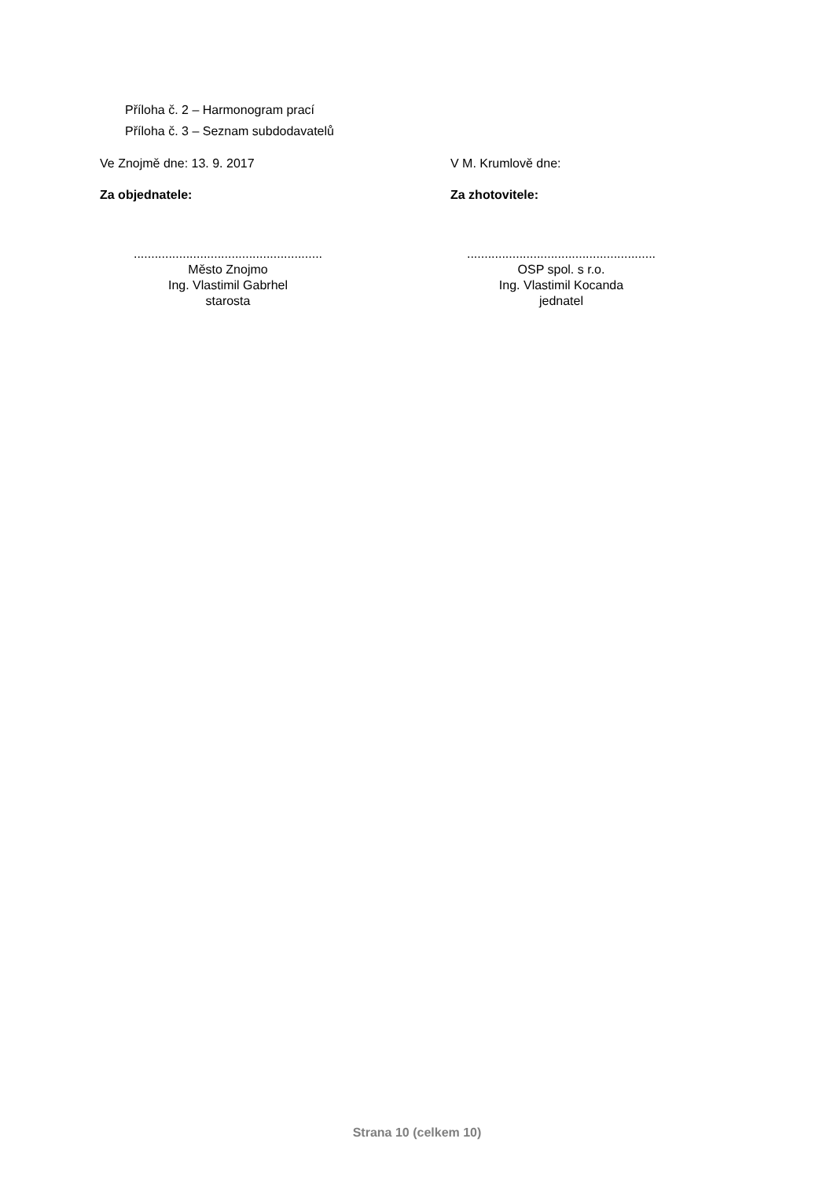Příloha č. 2 – Harmonogram prací
Příloha č. 3 – Seznam subdodavatelů
Ve Znojmě dne: 13. 9. 2017 V M. Krumlově dne:
Za objednatele: Za zhotovitele:
......................................................
Město Znojmo
Ing. Vlastimil Gabrhel
starosta
......................................................
OSP spol. s r.o.
Ing. Vlastimil Kocanda
jednatel
Strana 10 (celkem 10)